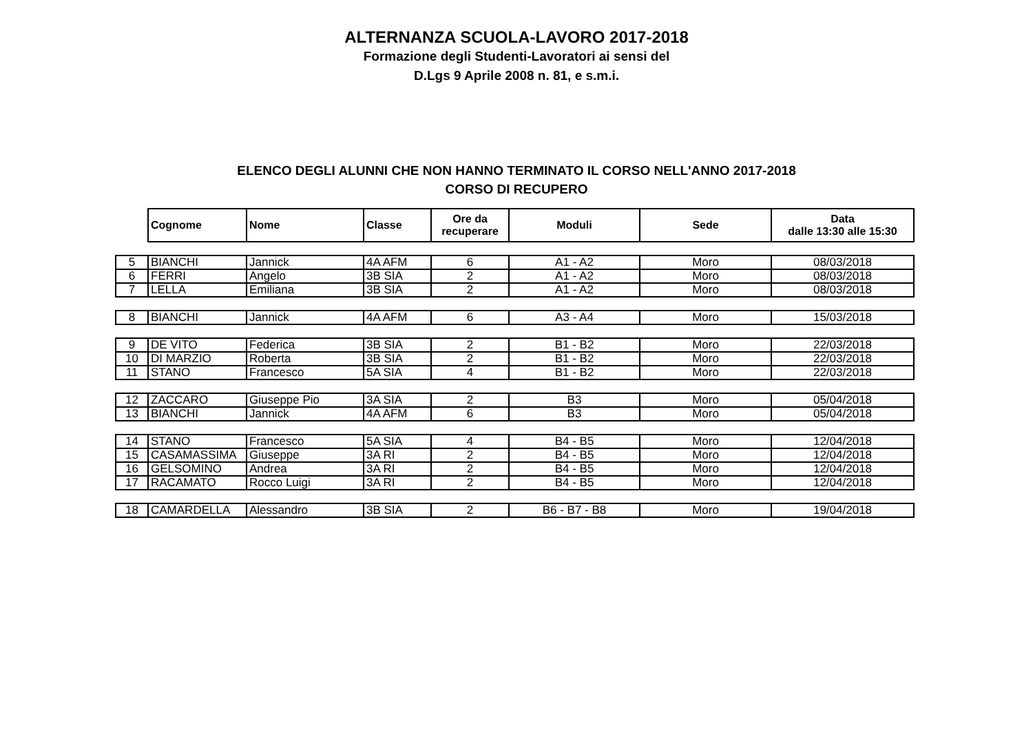ALTERNANZA SCUOLA-LAVORO 2017-2018
Formazione degli Studenti-Lavoratori ai sensi del
D.Lgs 9 Aprile 2008 n. 81, e s.m.i.
ELENCO DEGLI ALUNNI CHE NON HANNO TERMINATO IL CORSO NELL'ANNO 2017-2018
CORSO DI RECUPERO
| | Cognome | Nome | Classe | Ore da recuperare | Moduli | Sede | Data dalle 13:30 alle 15:30 |
| 5 | BIANCHI | Jannick | 4A AFM | 6 | A1 - A2 | Moro | 08/03/2018 |
| 6 | FERRI | Angelo | 3B SIA | 2 | A1 - A2 | Moro | 08/03/2018 |
| 7 | LELLA | Emiliana | 3B SIA | 2 | A1 - A2 | Moro | 08/03/2018 |
| 8 | BIANCHI | Jannick | 4A AFM | 6 | A3 - A4 | Moro | 15/03/2018 |
| 9 | DE VITO | Federica | 3B SIA | 2 | B1 - B2 | Moro | 22/03/2018 |
| 10 | DI MARZIO | Roberta | 3B SIA | 2 | B1 - B2 | Moro | 22/03/2018 |
| 11 | STANO | Francesco | 5A SIA | 4 | B1 - B2 | Moro | 22/03/2018 |
| 12 | ZACCARO | Giuseppe Pio | 3A SIA | 2 | B3 | Moro | 05/04/2018 |
| 13 | BIANCHI | Jannick | 4A AFM | 6 | B3 | Moro | 05/04/2018 |
| 14 | STANO | Francesco | 5A SIA | 4 | B4 - B5 | Moro | 12/04/2018 |
| 15 | CASAMASSIMA | Giuseppe | 3A RI | 2 | B4 - B5 | Moro | 12/04/2018 |
| 16 | GELSOMINO | Andrea | 3A RI | 2 | B4 - B5 | Moro | 12/04/2018 |
| 17 | RACAMATO | Rocco Luigi | 3A RI | 2 | B4 - B5 | Moro | 12/04/2018 |
| 18 | CAMARDELLA | Alessandro | 3B SIA | 2 | B6 - B7 - B8 | Moro | 19/04/2018 |